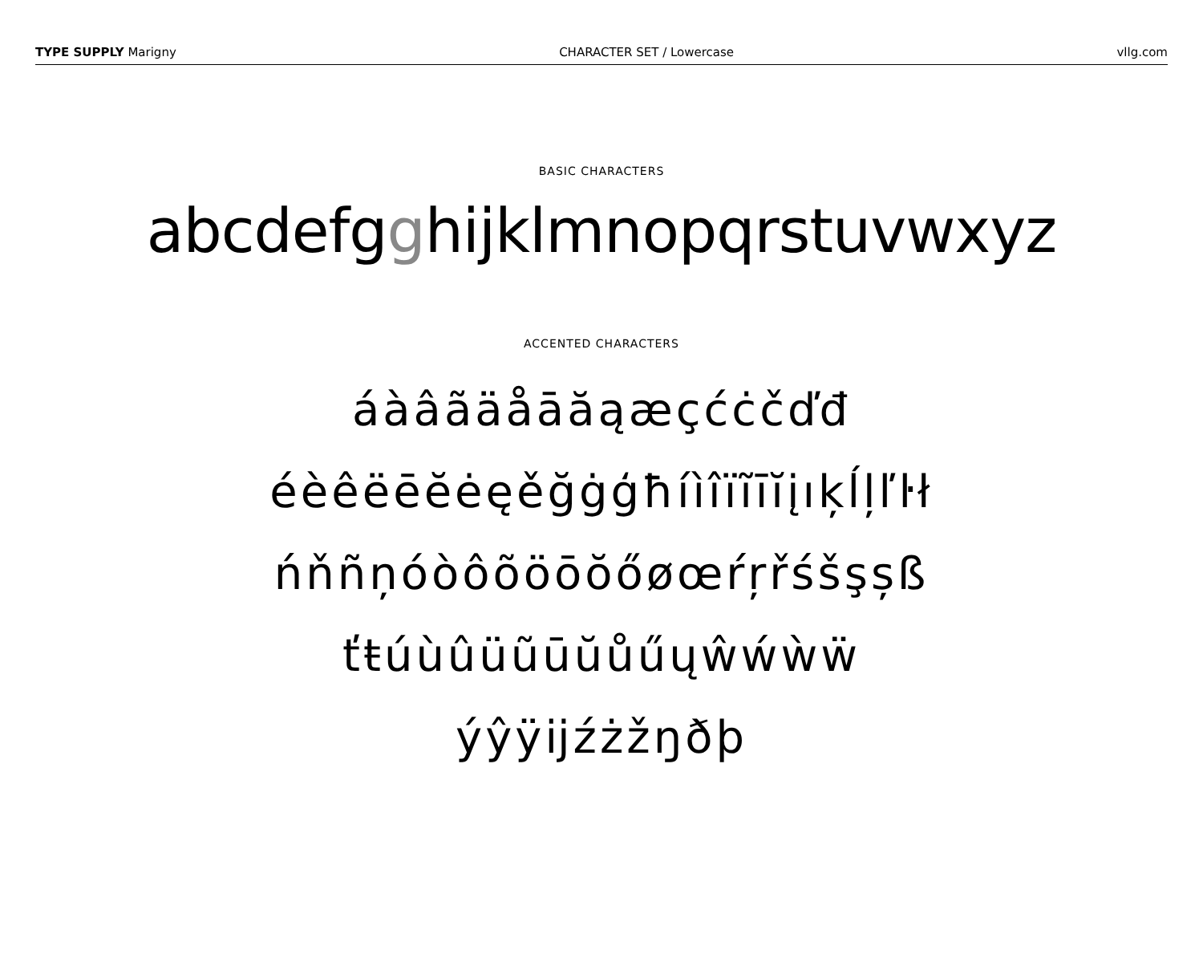TYPE SUPPLY Marigny CHARACTER SET / Lowercase vllg.com
BASIC CHARACTERS
abcdefgghijklmnopqrstuvwxyz
ACCENTED CHARACTERS
áàâãäåāăąæçćċčďđ
éèêëēĕėęěğġģħíìîïĩīĭįıķĺļľŀł
ńňñņóòôõöōŏőøœŕŗřśšşșß
ťŧúùûüũūŭůűųŵẃẁẅ
ýŷÿĳźżžŋðþ